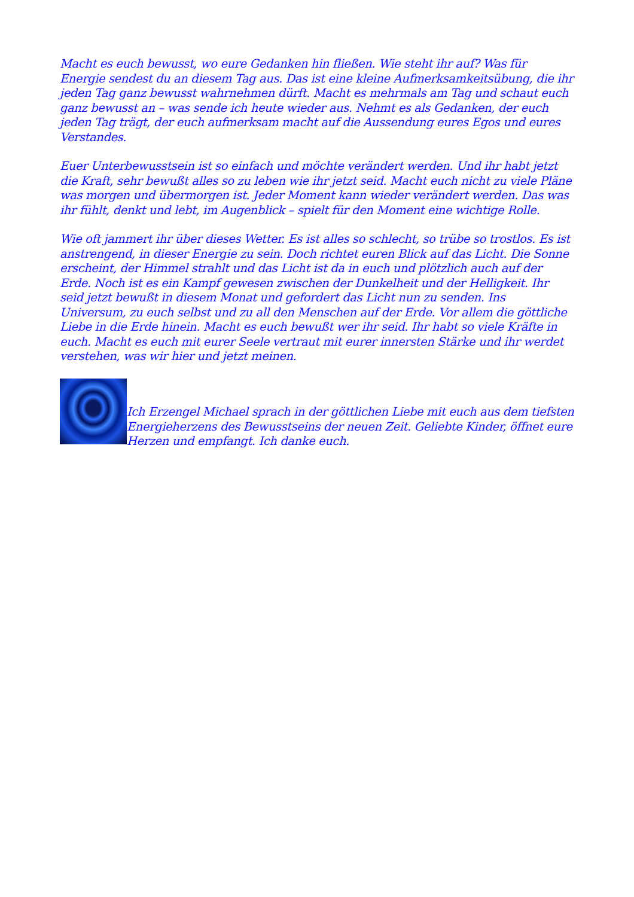Macht es euch bewusst, wo eure Gedanken hin fließen. Wie steht ihr auf? Was für Energie sendest du an diesem Tag aus. Das ist eine kleine Aufmerksamkeitsübung, die ihr jeden Tag ganz bewusst wahrnehmen dürft. Macht es mehrmals am Tag und schaut euch ganz bewusst an – was sende ich heute wieder aus. Nehmt es als Gedanken, der euch jeden Tag trägt, der euch aufmerksam macht auf die Aussendung eures Egos und eures Verstandes.
Euer Unterbewusstsein ist so einfach und möchte verändert werden. Und ihr habt jetzt die Kraft, sehr bewußt alles so zu leben wie ihr jetzt seid. Macht euch nicht zu viele Pläne was morgen und übermorgen ist. Jeder Moment kann wieder verändert werden. Das was ihr fühlt, denkt und lebt, im Augenblick – spielt für den Moment eine wichtige Rolle.
Wie oft jammert ihr über dieses Wetter. Es ist alles so schlecht, so trübe so trostlos. Es ist anstrengend, in dieser Energie zu sein. Doch richtet euren Blick auf das Licht. Die Sonne erscheint, der Himmel strahlt und das Licht ist da in euch und plötzlich auch auf der Erde. Noch ist es ein Kampf gewesen zwischen der Dunkelheit und der Helligkeit. Ihr seid jetzt bewußt in diesem Monat und gefordert das Licht nun zu senden. Ins Universum, zu euch selbst und zu all den Menschen auf der Erde. Vor allem die göttliche Liebe in die Erde hinein. Macht es euch bewußt wer ihr seid. Ihr habt so viele Kräfte in euch. Macht es euch mit eurer Seele vertraut mit eurer innersten Stärke und ihr werdet verstehen, was wir hier und jetzt meinen.
Ich Erzengel Michael sprach in der göttlichen Liebe mit euch aus dem tiefsten Energieherzens des Bewusstseins der neuen Zeit. Geliebte Kinder, öffnet eure Herzen und empfangt. Ich danke euch.